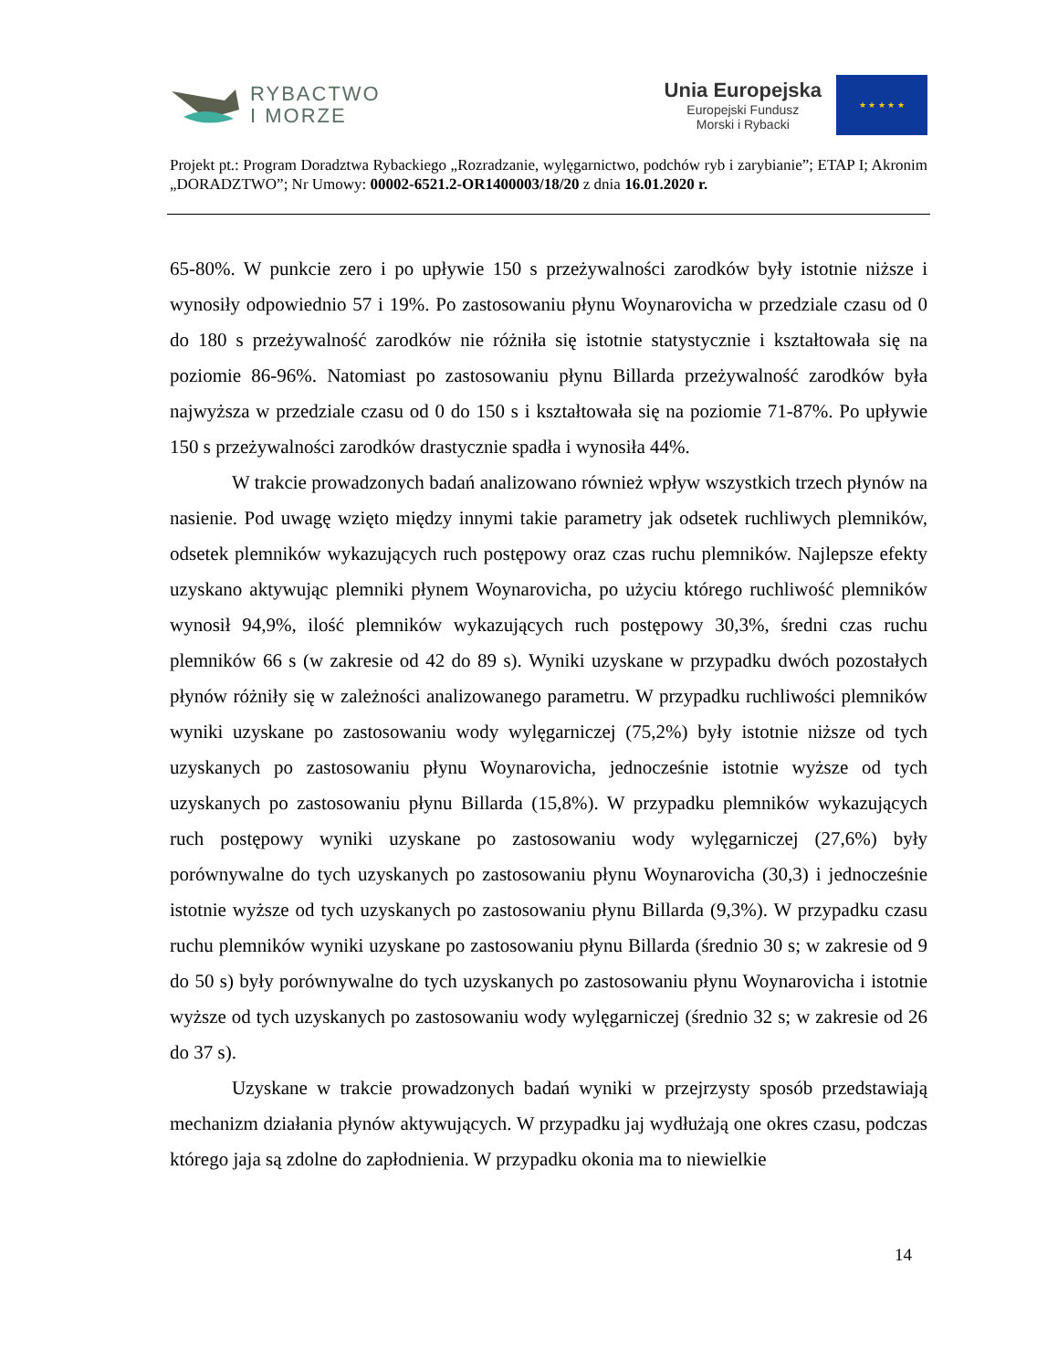RYBACTWO
I MORZE
Unia Europejska
Europejski Fundusz
Morski i Rybacki
★ ★ ★ ★ ★
Projekt pt.: Program Doradztwa Rybackiego „Rozradzanie, wylęgarnictwo, podchów ryb i zarybianie”; ETAP I; Akronim „DORADZTWO”; Nr Umowy: 00002-6521.2-OR1400003/18/20 z dnia 16.01.2020 r.
65-80%. W punkcie zero i po upływie 150 s przeżywalności zarodków były istotnie niższe i wynosiły odpowiednio 57 i 19%. Po zastosowaniu płynu Woynarovicha w przedziale czasu od 0 do 180 s przeżywalność zarodków nie różniła się istotnie statystycznie i kształtowała się na poziomie 86-96%. Natomiast po zastosowaniu płynu Billarda przeżywalność zarodków była najwyższa w przedziale czasu od 0 do 150 s i kształtowała się na poziomie 71-87%. Po upływie 150 s przeżywalności zarodków drastycznie spadła i wynosiła 44%.
W trakcie prowadzonych badań analizowano również wpływ wszystkich trzech płynów na nasienie. Pod uwagę wzięto między innymi takie parametry jak odsetek ruchliwych plemników, odsetek plemników wykazujących ruch postępowy oraz czas ruchu plemników. Najlepsze efekty uzyskano aktywując plemniki płynem Woynarovicha, po użyciu którego ruchliwość plemników wynosił 94,9%, ilość plemników wykazujących ruch postępowy 30,3%, średni czas ruchu plemników 66 s (w zakresie od 42 do 89 s). Wyniki uzyskane w przypadku dwóch pozostałych płynów różniły się w zależności analizowanego parametru. W przypadku ruchliwości plemników wyniki uzyskane po zastosowaniu wody wylęgarniczej (75,2%) były istotnie niższe od tych uzyskanych po zastosowaniu płynu Woynarovicha, jednocześnie istotnie wyższe od tych uzyskanych po zastosowaniu płynu Billarda (15,8%). W przypadku plemników wykazujących ruch postępowy wyniki uzyskane po zastosowaniu wody wylęgarniczej (27,6%) były porównywalne do tych uzyskanych po zastosowaniu płynu Woynarovicha (30,3) i jednocześnie istotnie wyższe od tych uzyskanych po zastosowaniu płynu Billarda (9,3%). W przypadku czasu ruchu plemników wyniki uzyskane po zastosowaniu płynu Billarda (średnio 30 s; w zakresie od 9 do 50 s) były porównywalne do tych uzyskanych po zastosowaniu płynu Woynarovicha i istotnie wyższe od tych uzyskanych po zastosowaniu wody wylęgarniczej (średnio 32 s; w zakresie od 26 do 37 s).
Uzyskane w trakcie prowadzonych badań wyniki w przejrzysty sposób przedstawiają mechanizm działania płynów aktywujących. W przypadku jaj wydłużają one okres czasu, podczas którego jaja są zdolne do zapłodnienia. W przypadku okonia ma to niewielkie
14